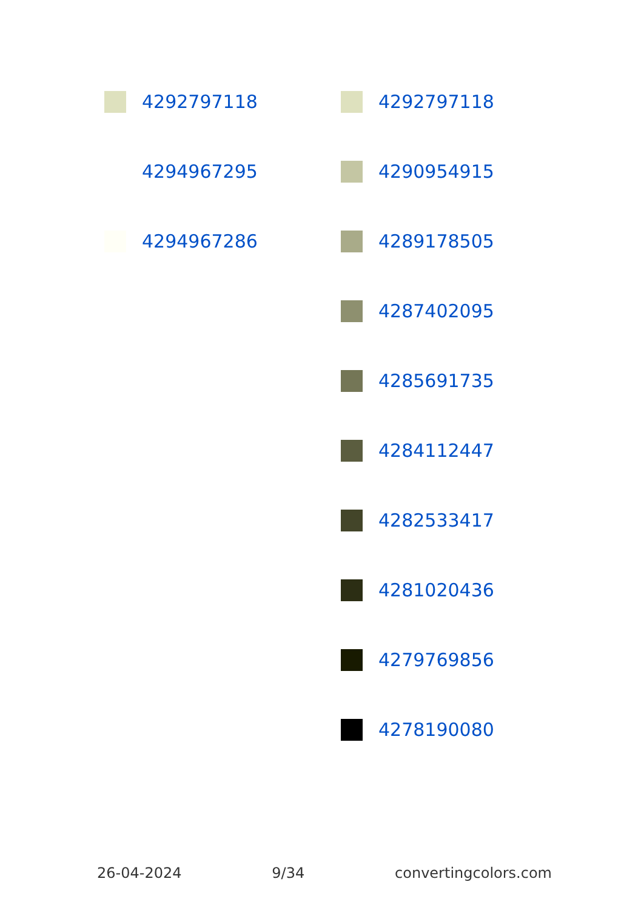4292797118
4294967295
4294967286
4292797118
4290954915
4289178505
4287402095
4285691735
4284112447
4282533417
4281020436
4279769856
4278190080
26-04-2024 9/34 convertingcolors.com